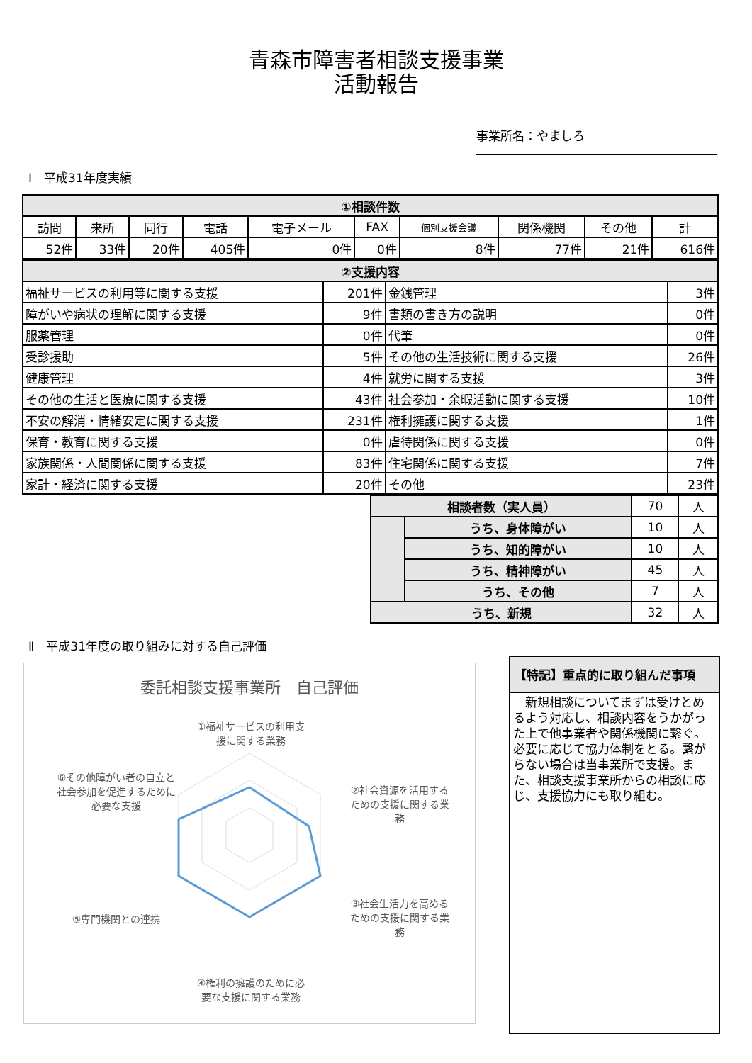青森市障害者相談支援事業
活動報告
事業所名：やましろ
Ⅰ　平成31年度実績
| ①相談件数 | | | | | | | | | |
| 訪問 | 来所 | 同行 | 電話 | 電子メール | FAX | 個別支援会議 | 関係機関 | その他 | 計 |
| 52件 | 33件 | 20件 | 405件 | 0件 | 0件 | 8件 | 77件 | 21件 | 616件 |
| ②支援内容 | | | |
| 福祉サービスの利用等に関する支援 | 201件 | 金銭管理 | 3件 |
| 障がいや病状の理解に関する支援 | 9件 | 書類の書き方の説明 | 0件 |
| 服薬管理 | 0件 | 代筆 | 0件 |
| 受診援助 | 5件 | その他の生活技術に関する支援 | 26件 |
| 健康管理 | 4件 | 就労に関する支援 | 3件 |
| その他の生活と医療に関する支援 | 43件 | 社会参加・余暇活動に関する支援 | 10件 |
| 不安の解消・情緒安定に関する支援 | 231件 | 権利擁護に関する支援 | 1件 |
| 保育・教育に関する支援 | 0件 | 虐待関係に関する支援 | 0件 |
| 家族関係・人間関係に関する支援 | 83件 | 住宅関係に関する支援 | 7件 |
| 家計・経済に関する支援 | 20件 | その他 | 23件 |
| 相談者数（実人員） | | 70 | 人 |
| | うち、身体障がい | 10 | 人 |
| | うち、知的障がい | 10 | 人 |
| | うち、精神障がい | 45 | 人 |
| | うち、その他 | 7 | 人 |
| うち、新規 | | 32 | 人 |
Ⅱ　平成31年度の取り組みに対する自己評価
委託相談支援事業所　自己評価
①福祉サービスの利用支援に関する業務
②社会資源を活用するための支援に関する業務
③社会生活力を高めるための支援に関する業務
④権利の擁護のために必要な支援に関する業務
⑤専門機関との連携
⑥その他障がい者の自立と社会参加を促進するために必要な支援
【特記】重点的に取り組んだ事項
　新規相談についてまずは受けとめるよう対応し、相談内容をうかがった上で他事業者や関係機関に繋ぐ。必要に応じて協力体制をとる。繋がらない場合は当事業所で支援。また、相談支援事業所からの相談に応じ、支援協力にも取り組む。